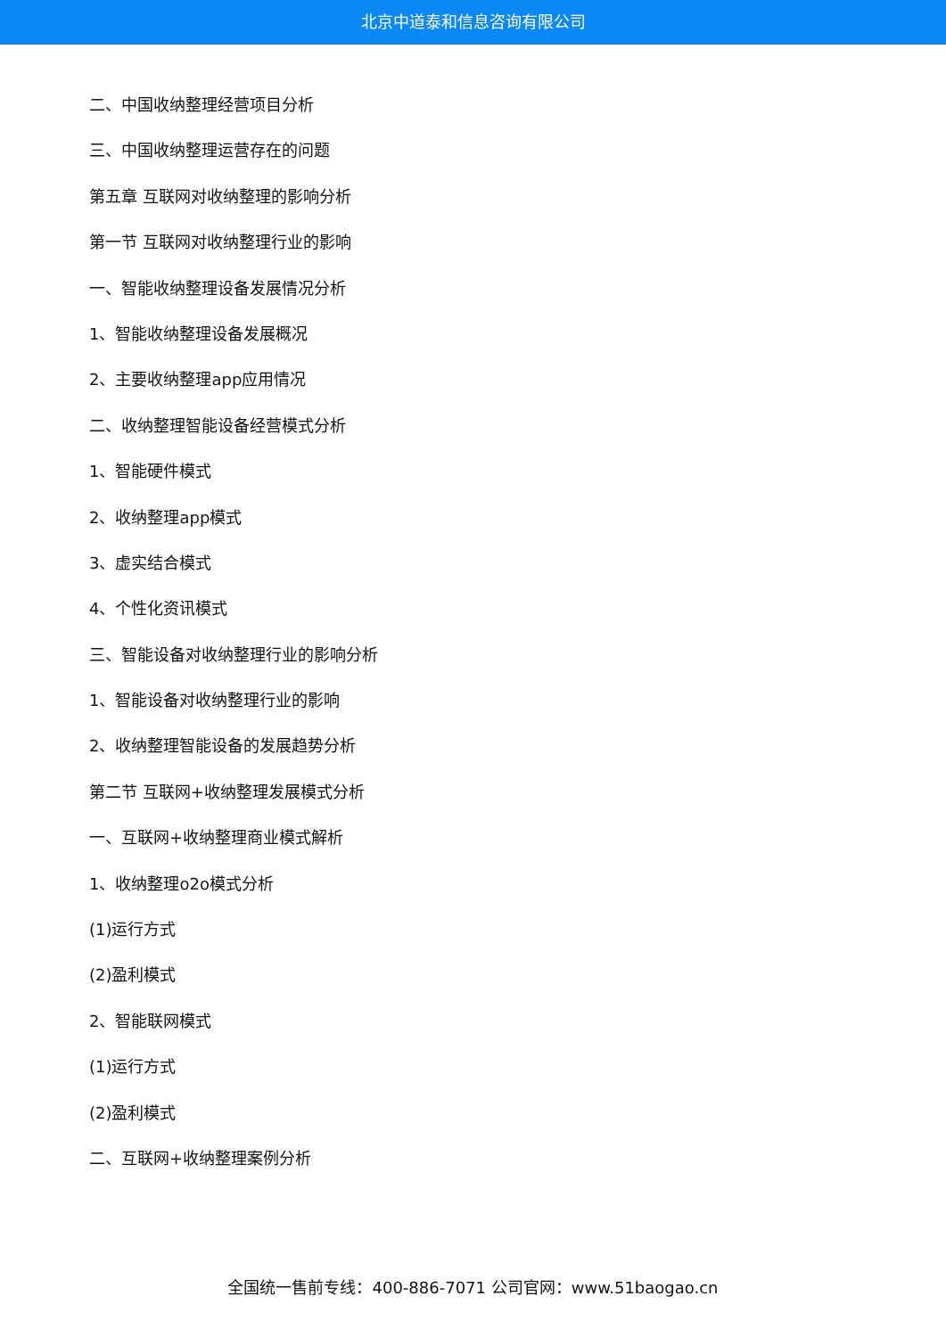北京中道泰和信息咨询有限公司
二、中国收纳整理经营项目分析
三、中国收纳整理运营存在的问题
第五章 互联网对收纳整理的影响分析
第一节 互联网对收纳整理行业的影响
一、智能收纳整理设备发展情况分析
1、智能收纳整理设备发展概况
2、主要收纳整理app应用情况
二、收纳整理智能设备经营模式分析
1、智能硬件模式
2、收纳整理app模式
3、虚实结合模式
4、个性化资讯模式
三、智能设备对收纳整理行业的影响分析
1、智能设备对收纳整理行业的影响
2、收纳整理智能设备的发展趋势分析
第二节 互联网+收纳整理发展模式分析
一、互联网+收纳整理商业模式解析
1、收纳整理o2o模式分析
(1)运行方式
(2)盈利模式
2、智能联网模式
(1)运行方式
(2)盈利模式
二、互联网+收纳整理案例分析
全国统一售前专线：400-886-7071 公司官网：www.51baogao.cn